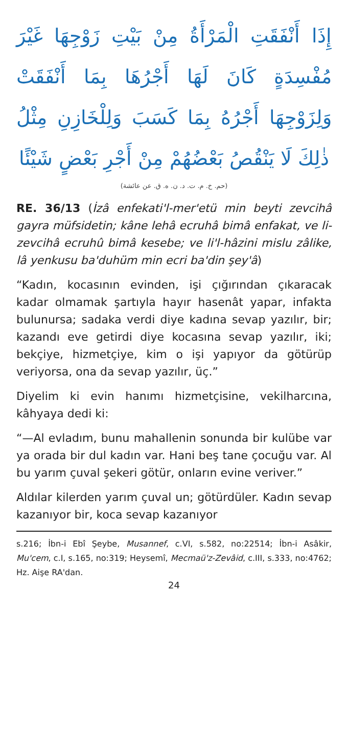إِذَا أَنْفَقَتِ الْمَرْأَةُ مِنْ بَيْتِ زَوْجِهَا غَيْرَ مُفْسِدَةٍ كَانَ لَهَا أَجْرُهَا بِمَا أَنْفَقَتْ وَلِزَوْجِهَا أَجْرُهُ بِمَا كَسَبَ وَلِلْخَازِنِ مِثْلُ ذٰلِكَ لَا يَنْقُصُ بَعْضُهُمْ مِنْ أَجْرِ بَعْضٍ شَيْئًا
(حم. خ. م. ت. د. ن. ه. ق. عن عائشة)
RE. 36/13 (İzâ enfekati'l-mer'etü min beyti zevcihâ gayra müfsidetin; kâne lehâ ecruhâ bimâ enfakat, ve li-zevcihâ ecruhû bimâ kesebe; ve li'l-hâzini mislu zâlike, lâ yenkusu ba'duhüm min ecri ba'din şey'â)
“Kadın, kocasının evinden, işi çığırından çıkaracak kadar olmamak şartıyla hayır hasenât yapar, infakta bulunursa; sadaka verdi diye kadına sevap yazılır, bir; kazandı eve getirdi diye kocasına sevap yazılır, iki; bekçiye, hizmetçiye, kim o işi yapıyor da götürüp veriyorsa, ona da sevap yazılır, üç.”
Diyelim ki evin hanımı hizmetçisine, vekilharcı­na, kâhyaya dedi ki:
“—Al evladım, bunu mahallenin sonunda bir kulübe var ya orada bir dul kadın var. Hani beş tane çocuğu var. Al bu yarım çuval şekeri götür, onların evine veriver.”
Aldılar kilerden yarım çuval un; götürdüler. Kadın sevap kazanıyor bir, koca sevap kazanıyor
s.216; İbn-i Ebî Şeybe, Musannef, c.VI, s.582, no:22514; İbn-i Asâkir, Mu'cem, c.I, s.165, no:319; Heysemî, Mecmaü'z-Zevâid, c.III, s.333, no:4762; Hz. Aişe RA'dan.
24